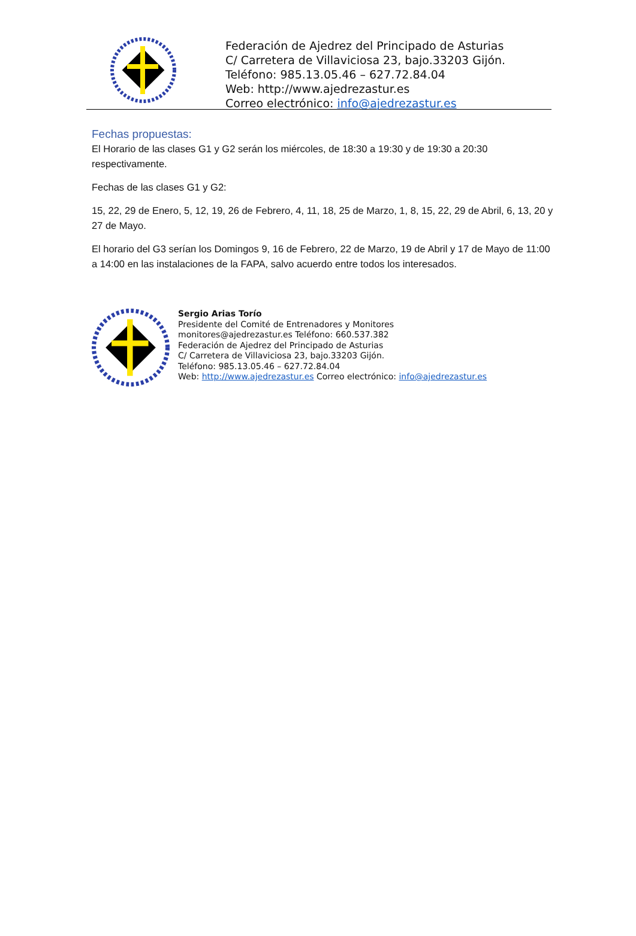Federación de Ajedrez del Principado de Asturias
C/ Carretera de Villaviciosa 23, bajo.33203 Gijón.
Teléfono: 985.13.05.46 – 627.72.84.04
Web: http://www.ajedrezastur.es
Correo electrónico: info@ajedrezastur.es
Fechas propuestas:
El Horario de las clases G1 y G2 serán los miércoles, de 18:30 a 19:30 y de 19:30 a 20:30 respectivamente.
Fechas de las clases G1 y G2:
15, 22, 29 de Enero, 5, 12, 19, 26 de Febrero, 4, 11, 18, 25 de Marzo, 1, 8, 15, 22, 29 de Abril, 6, 13, 20 y 27 de Mayo.
El horario del G3 serían los Domingos 9, 16 de Febrero, 22 de Marzo, 19 de Abril y 17 de Mayo de 11:00 a 14:00 en las instalaciones de la FAPA, salvo acuerdo entre todos los interesados.
Sergio Arias Torío
Presidente del Comité de Entrenadores y Monitores
monitores@ajedrezastur.es Teléfono: 660.537.382
Federación de Ajedrez del Principado de Asturias
C/ Carretera de Villaviciosa 23, bajo.33203 Gijón.
Teléfono: 985.13.05.46 – 627.72.84.04
Web: http://www.ajedrezastur.es Correo electrónico: info@ajedrezastur.es